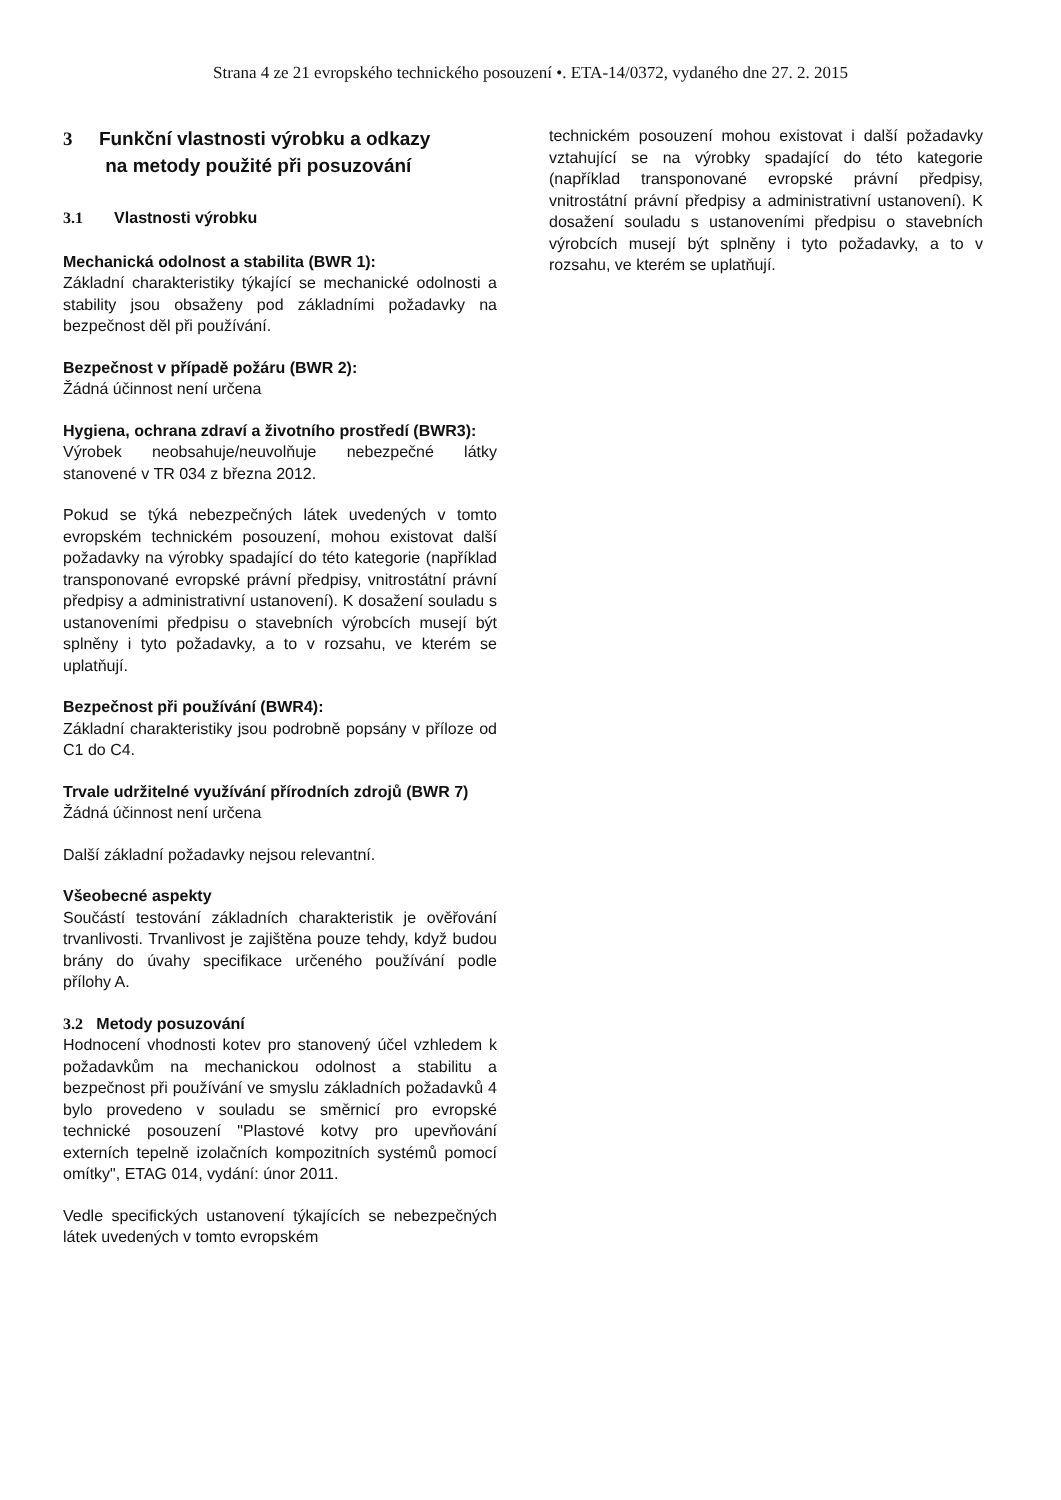Strana 4 ze 21 evropského technického posouzení •. ETA-14/0372, vydaného dne 27. 2. 2015
3 Funkční vlastnosti výrobku a odkazy
na metody použité při posuzování
3.1 Vlastnosti výrobku
Mechanická odolnost a stabilita (BWR 1):
Základní charakteristiky týkající se mechanické odolnosti a stability jsou obsaženy pod základními požadavky na bezpečnost děl při používání.
Bezpečnost v případě požáru (BWR 2):
Žádná účinnost není určena
Hygiena, ochrana zdraví a životního prostředí (BWR3):
Výrobek neobsahuje/neuvolňuje nebezpečné látky stanovené v TR 034 z března 2012.
Pokud se týká nebezpečných látek uvedených v tomto evropském technickém posouzení, mohou existovat další požadavky na výrobky spadající do této kategorie (například transponované evropské právní předpisy, vnitrostátní právní předpisy a administrativní ustanovení). K dosažení souladu s ustanoveními předpisu o stavebních výrobcích musejí být splněny i tyto požadavky, a to v rozsahu, ve kterém se uplatňují.
Bezpečnost při používání (BWR4):
Základní charakteristiky jsou podrobně popsány v příloze od C1 do C4.
Trvale udržitelné využívání přírodních zdrojů (BWR 7)
Žádná účinnost není určena
Další základní požadavky nejsou relevantní.
Všeobecné aspekty
Součástí testování základních charakteristik je ověřování trvanlivosti. Trvanlivost je zajištěna pouze tehdy, když budou brány do úvahy specifikace určeného používání podle přílohy A.
3.2 Metody posuzování
Hodnocení vhodnosti kotev pro stanovený účel vzhledem k požadavkům na mechanickou odolnost a stabilitu a bezpečnost při používání ve smyslu základních požadavků 4 bylo provedeno v souladu se směrnicí pro evropské technické posouzení "Plastové kotvy pro upevňování externích tepelně izolačních kompozitních systémů pomocí omítky", ETAG 014, vydání: únor 2011.
Vedle specifických ustanovení týkajících se nebezpečných látek uvedených v tomto evropském
technickém posouzení mohou existovat i další požadavky vztahující se na výrobky spadající do této kategorie (například transponované evropské právní předpisy, vnitrostátní právní předpisy a administrativní ustanovení). K dosažení souladu s ustanoveními předpisu o stavebních výrobcích musejí být splněny i tyto požadavky, a to v rozsahu, ve kterém se uplatňují.